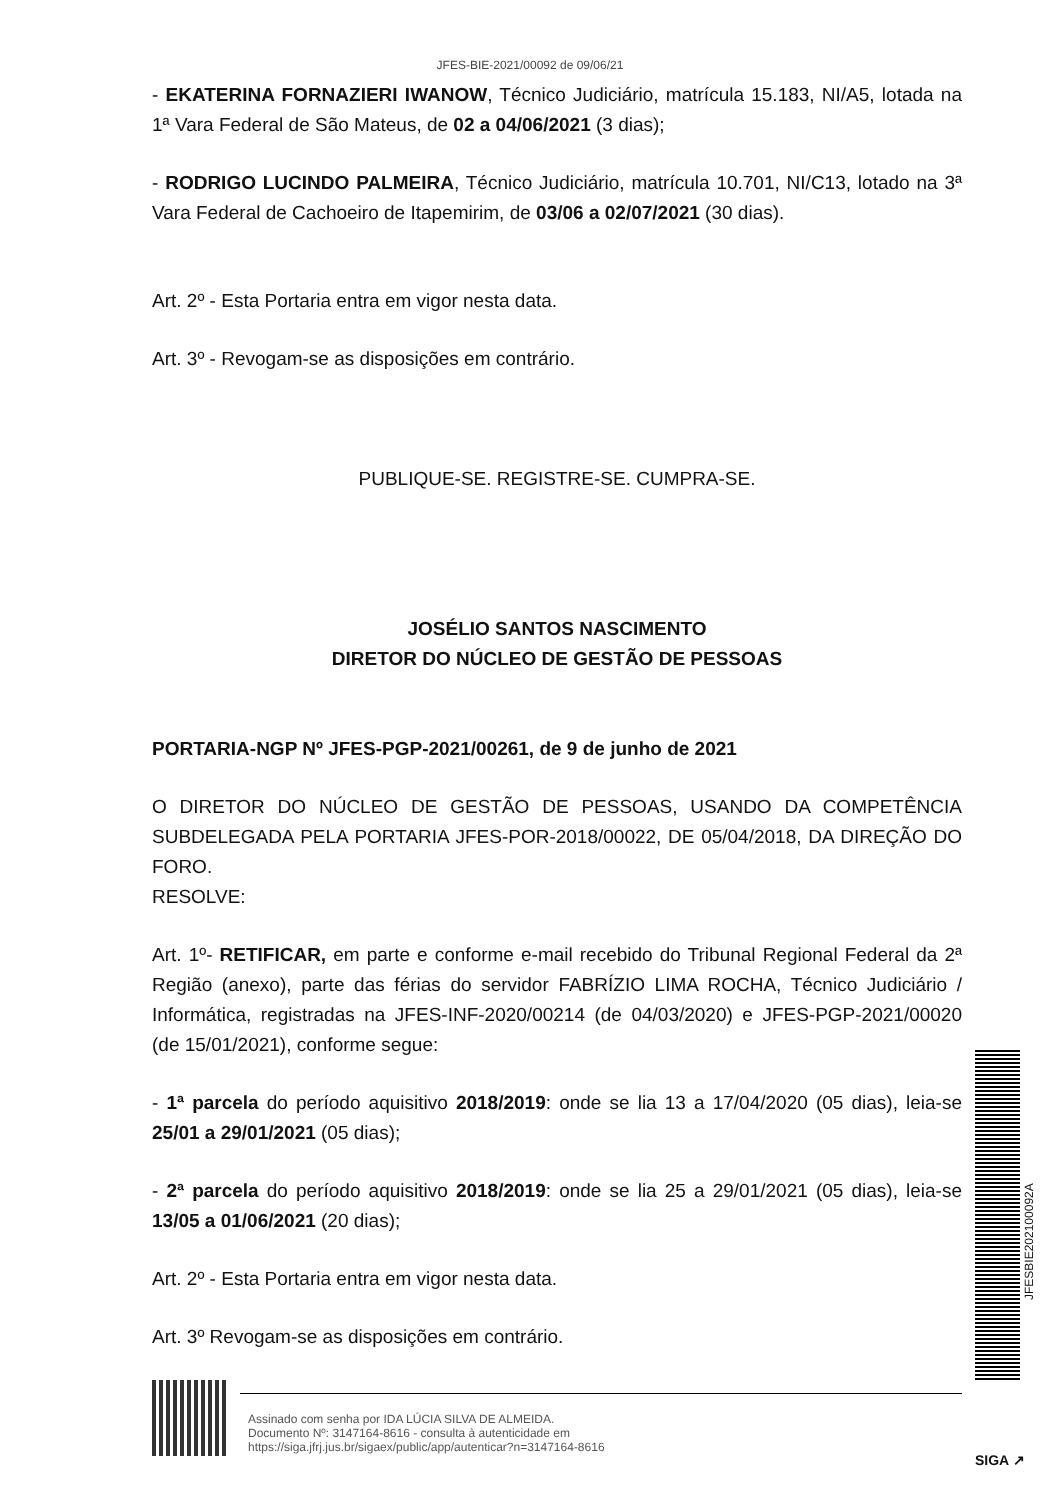JFES-BIE-2021/00092 de 09/06/21
- EKATERINA FORNAZIERI IWANOW, Técnico Judiciário, matrícula 15.183, NI/A5, lotada na 1ª Vara Federal de São Mateus, de 02 a 04/06/2021 (3 dias);
- RODRIGO LUCINDO PALMEIRA, Técnico Judiciário, matrícula 10.701, NI/C13, lotado na 3ª Vara Federal de Cachoeiro de Itapemirim, de 03/06 a 02/07/2021 (30 dias).
Art. 2º - Esta Portaria entra em vigor nesta data.
Art. 3º - Revogam-se as disposições em contrário.
PUBLIQUE-SE. REGISTRE-SE. CUMPRA-SE.
JOSÉLIO SANTOS NASCIMENTO
DIRETOR DO NÚCLEO DE GESTÃO DE PESSOAS
PORTARIA-NGP Nº JFES-PGP-2021/00261, de 9 de junho de 2021
O DIRETOR DO NÚCLEO DE GESTÃO DE PESSOAS, USANDO DA COMPETÊNCIA SUBDELEGADA PELA PORTARIA JFES-POR-2018/00022, DE 05/04/2018, DA DIREÇÃO DO FORO.
RESOLVE:
Art. 1º- RETIFICAR, em parte e conforme e-mail recebido do Tribunal Regional Federal da 2ª Região (anexo), parte das férias do servidor FABRÍZIO LIMA ROCHA, Técnico Judiciário / Informática, registradas na JFES-INF-2020/00214 (de 04/03/2020) e JFES-PGP-2021/00020 (de 15/01/2021), conforme segue:
- 1ª parcela do período aquisitivo 2018/2019: onde se lia 13 a 17/04/2020 (05 dias), leia-se 25/01 a 29/01/2021 (05 dias);
- 2ª parcela do período aquisitivo 2018/2019: onde se lia 25 a 29/01/2021 (05 dias), leia-se 13/05 a 01/06/2021 (20 dias);
Art. 2º - Esta Portaria entra em vigor nesta data.
Art. 3º Revogam-se as disposições em contrário.
JFESBIE202100092A
Assinado com senha por IDA LÚCIA SILVA DE ALMEIDA.
Documento Nº: 3147164-8616 - consulta à autenticidade em
https://siga.jfrj.jus.br/sigaex/public/app/autenticar?n=3147164-8616
SIGA ↗